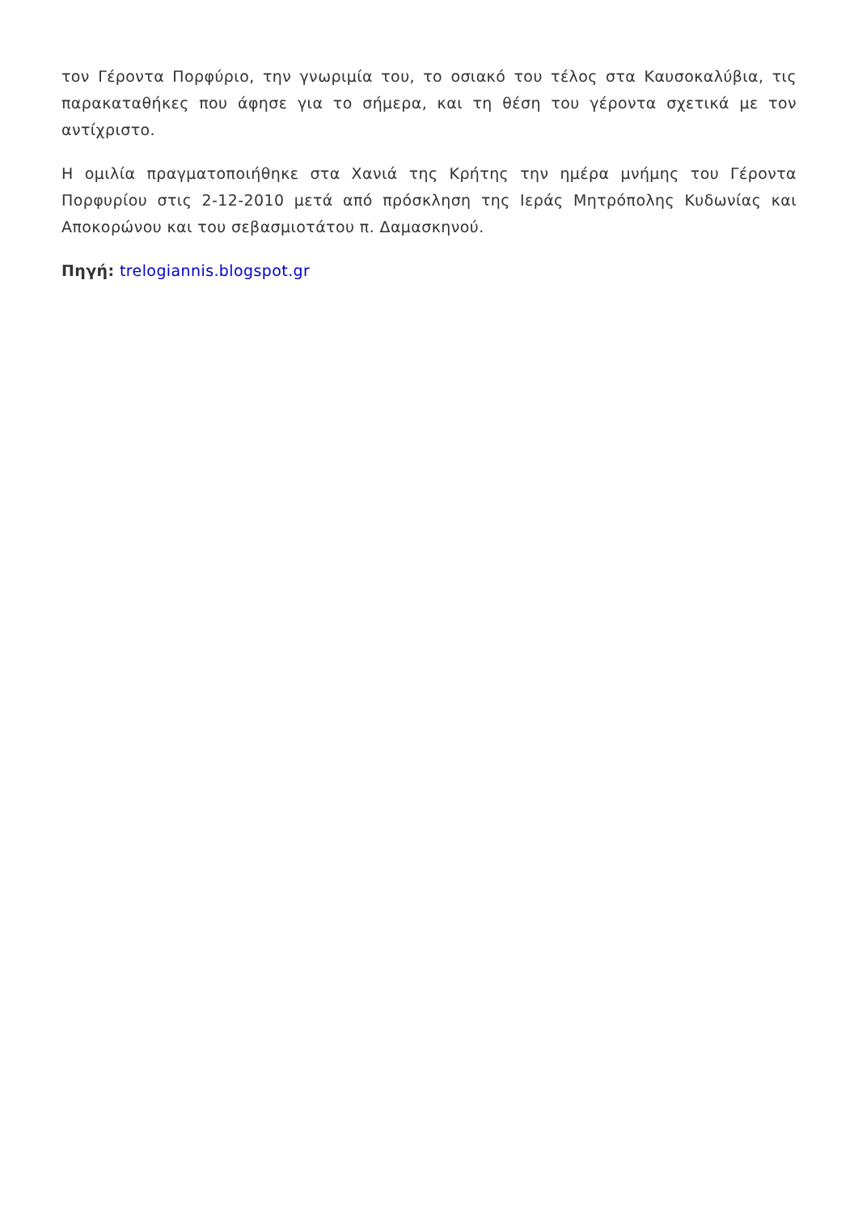τον Γέροντα Πορφύριο, την γνωριμία του, το οσιακό του τέλος στα Καυσοκαλύβια, τις παρακαταθήκες που άφησε για το σήμερα, και τη θέση του γέροντα σχετικά με τον αντίχριστο.
Η ομιλία πραγματοποιήθηκε στα Χανιά της Κρήτης την ημέρα μνήμης του Γέροντα Πορφυρίου στις 2-12-2010 μετά από πρόσκληση της Ιεράς Μητρόπολης Κυδωνίας και Αποκορώνου και του σεβασμιοτάτου π. Δαμασκηνού.
Πηγή: trelogiannis.blogspot.gr